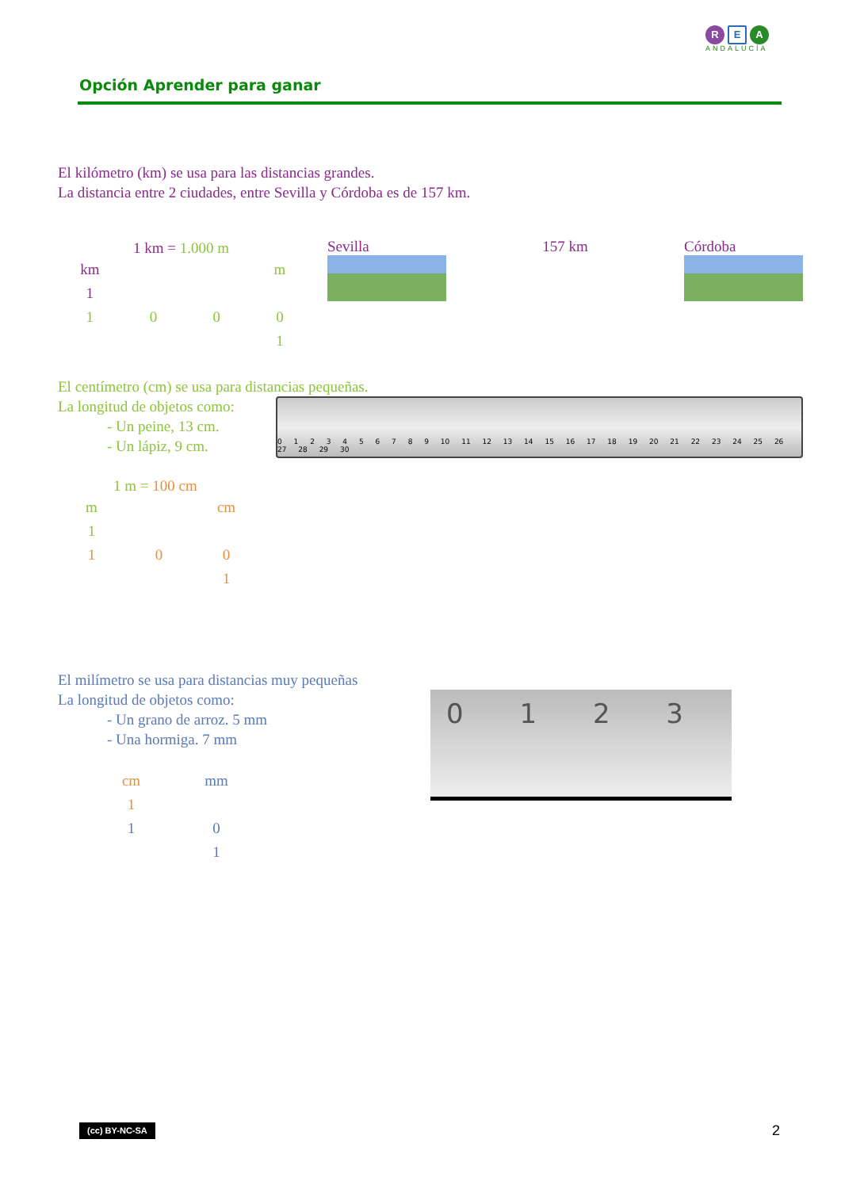R E A
ANDALUCÍA
Opción Aprender para ganar
El kilómetro (km) se usa para las distancias grandes.
La distancia entre 2 ciudades, entre Sevilla y Córdoba es de 157 km.
1 km = 1.000 m
| km | | | m |
| 1 | | | |
| 1 | 0 | 0 | 0 |
| | | | 1 |
Sevilla 157 km Córdoba
El centímetro (cm) se usa para distancias pequeñas.
La longitud de objetos como:
- Un peine, 13 cm.
- Un lápiz, 9 cm.
1 m = 100 cm
| m | | cm |
| 1 | | |
| 1 | 0 | 0 |
| | | 1 |
0 1 2 3 4 5 6 7 8 9 10 11 12 13 14 15 16 17 18 19 20 21 22 23 24 25 26 27 28 29 30
El milímetro se usa para distancias muy pequeñas
La longitud de objetos como:
- Un grano de arroz. 5 mm
- Una hormiga. 7 mm
| cm | mm |
| 1 | |
| 1 | 0 |
| | 1 |
0 1 2 3
(cc) BY-NC-SA 2